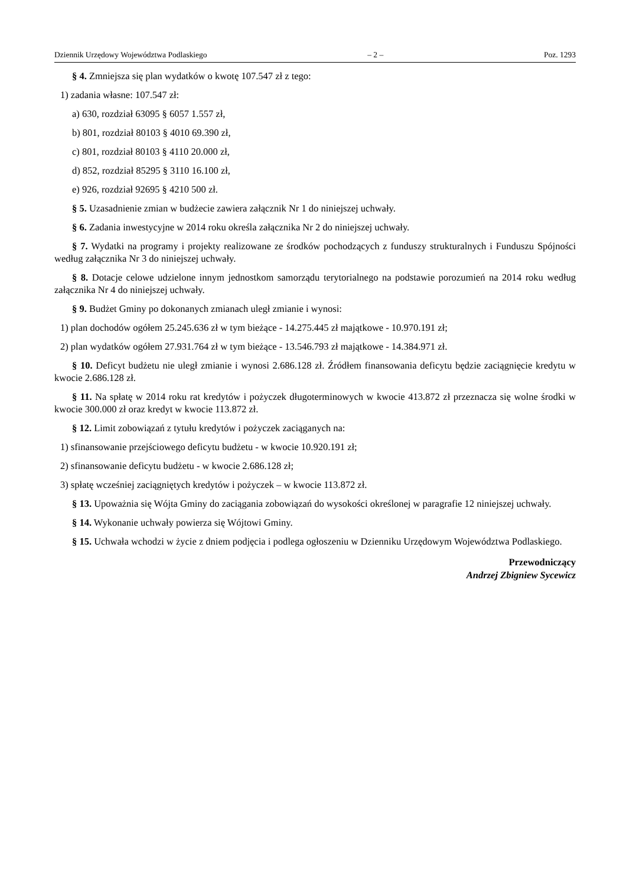Dziennik Urzędowy Województwa Podlaskiego – 2 – Poz. 1293
§ 4. Zmniejsza się plan wydatków o kwotę 107.547 zł z tego:
1) zadania własne: 107.547 zł:
a) 630, rozdział 63095 § 6057 1.557 zł,
b) 801, rozdział 80103 § 4010 69.390 zł,
c) 801, rozdział 80103 § 4110 20.000 zł,
d) 852, rozdział 85295 § 3110 16.100 zł,
e) 926, rozdział 92695 § 4210 500 zł.
§ 5. Uzasadnienie zmian w budżecie zawiera załącznik Nr 1 do niniejszej uchwały.
§ 6. Zadania inwestycyjne w 2014 roku określa załącznika Nr 2 do niniejszej uchwały.
§ 7. Wydatki na programy i projekty realizowane ze środków pochodzących z funduszy strukturalnych i Funduszu Spójności według załącznika Nr 3 do niniejszej uchwały.
§ 8. Dotacje celowe udzielone innym jednostkom samorządu terytorialnego na podstawie porozumień na 2014 roku według załącznika Nr 4 do niniejszej uchwały.
§ 9. Budżet Gminy po dokonanych zmianach uległ zmianie i wynosi:
1) plan dochodów ogółem 25.245.636 zł w tym bieżące - 14.275.445 zł majątkowe - 10.970.191 zł;
2) plan wydatków ogółem 27.931.764 zł w tym bieżące - 13.546.793 zł majątkowe - 14.384.971 zł.
§ 10. Deficyt budżetu nie uległ zmianie i wynosi 2.686.128 zł. Źródłem finansowania deficytu będzie zaciągnięcie kredytu w kwocie 2.686.128 zł.
§ 11. Na spłatę w 2014 roku rat kredytów i pożyczek długoterminowych w kwocie 413.872 zł przeznacza się wolne środki w kwocie 300.000 zł oraz kredyt w kwocie 113.872 zł.
§ 12. Limit zobowiązań z tytułu kredytów i pożyczek zaciąganych na:
1) sfinansowanie przejściowego deficytu budżetu - w kwocie 10.920.191 zł;
2) sfinansowanie deficytu budżetu - w kwocie 2.686.128 zł;
3) spłatę wcześniej zaciągniętych kredytów i pożyczek – w kwocie 113.872 zł.
§ 13. Upoważnia się Wójta Gminy do zaciągania zobowiązań do wysokości określonej w paragrafie 12 niniejszej uchwały.
§ 14. Wykonanie uchwały powierza się Wójtowi Gminy.
§ 15. Uchwała wchodzi w życie z dniem podjęcia i podlega ogłoszeniu w Dzienniku Urzędowym Województwa Podlaskiego.
Przewodniczący
Andrzej Zbigniew Sycewicz